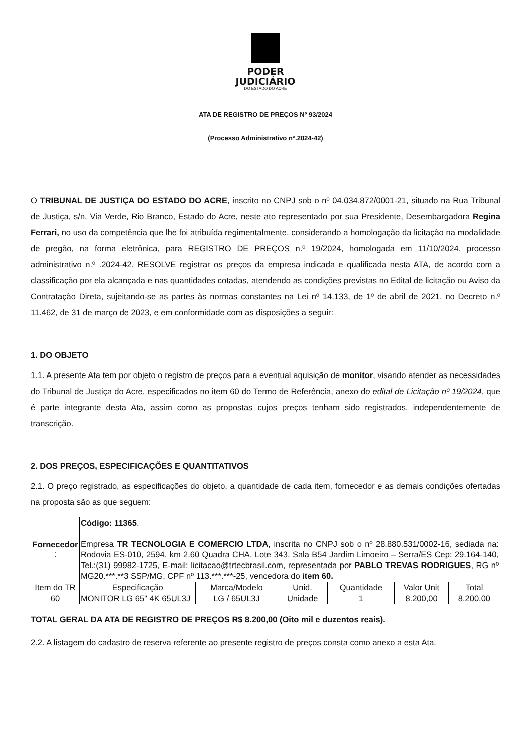PODER
JUDICIÁRIO
DO ESTADO DO ACRE
ATA DE REGISTRO DE PREÇOS Nº 93/2024
(Processo Administrativo n°.2024-42)
O TRIBUNAL DE JUSTIÇA DO ESTADO DO ACRE, inscrito no CNPJ sob o nº 04.034.872/0001-21, situado na Rua Tribunal de Justiça, s/n, Via Verde, Rio Branco, Estado do Acre, neste ato representado por sua Presidente, Desembargadora Regina Ferrari, no uso da competência que lhe foi atribuída regimentalmente, considerando a homologação da licitação na modalidade de pregão, na forma eletrônica, para REGISTRO DE PREÇOS n.º 19/2024, homologada em 11/10/2024, processo administrativo n.º .2024-42, RESOLVE registrar os preços da empresa indicada e qualificada nesta ATA, de acordo com a classificação por ela alcançada e nas quantidades cotadas, atendendo as condições previstas no Edital de licitação ou Aviso da Contratação Direta, sujeitando-se as partes às normas constantes na Lei nº 14.133, de 1º de abril de 2021, no Decreto n.º 11.462, de 31 de março de 2023, e em conformidade com as disposições a seguir:
1. DO OBJETO
1.1. A presente Ata tem por objeto o registro de preços para a eventual aquisição de monitor, visando atender as necessidades do Tribunal de Justiça do Acre, especificados no item 60 do Termo de Referência, anexo do edital de Licitação nº 19/2024, que é parte integrante desta Ata, assim como as propostas cujos preços tenham sido registrados, independentemente de transcrição.
2. DOS PREÇOS, ESPECIFICAÇÕES E QUANTITATIVOS
2.1. O preço registrado, as especificações do objeto, a quantidade de cada item, fornecedor e as demais condições ofertadas na proposta são as que seguem:
| Fornecedor : | Código: 11365 . Empresa TR TECNOLOGIA E COMERCIO LTDA , inscrita no CNPJ sob o nº 28.880.531/0002-16, sediada na: Rodovia ES-010, 2594, km 2.60 Quadra CHA, Lote 343, Sala B54 Jardim Limoeiro – Serra/ES Cep: 29.164-140, Tel.:(31) 99982-1725, E-mail: licitacao@trtecbrasil.com, representada por PABLO TREVAS RODRIGUES , RG nº MG20.***.**3 SSP/MG, CPF nº 113.***.***-25, vencedora do item 60. | | | | | |
| Item do TR | Especificação | Marca/Modelo | Unid. | Quantidade | Valor Unit | Total |
| 60 | MONITOR LG 65" 4K 65UL3J | LG / 65UL3J | Unidade | 1 | 8.200,00 | 8.200,00 |
TOTAL GERAL DA ATA DE REGISTRO DE PREÇOS R$ 8.200,00 (Oito mil e duzentos reais).
2.2. A listagem do cadastro de reserva referente ao presente registro de preços consta como anexo a esta Ata.